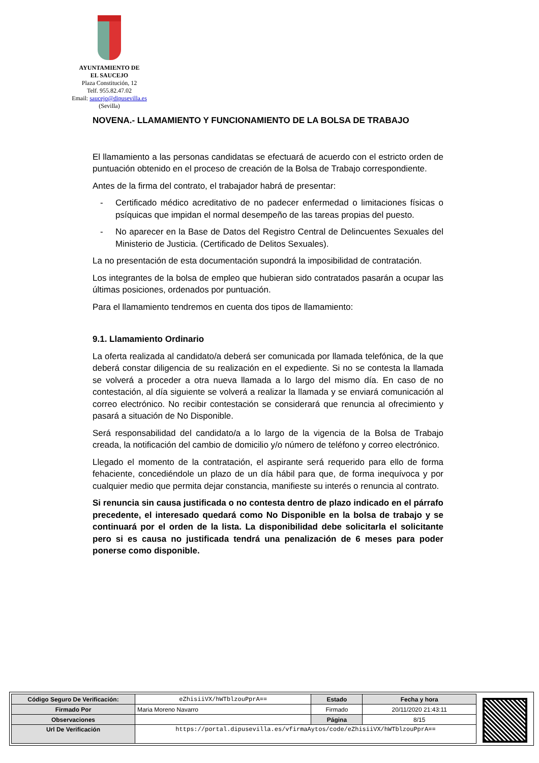AYUNTAMIENTO DE
EL SAUCEJO
Plaza Constitución, 12
Telf. 955.82.47.02
Email: saucejo@dipusevilla.es
(Sevilla)
NOVENA.- LLAMAMIENTO Y FUNCIONAMIENTO DE LA BOLSA DE TRABAJO
El llamamiento a las personas candidatas se efectuará de acuerdo con el estricto orden de puntuación obtenido en el proceso de creación de la Bolsa de Trabajo correspondiente.
Antes de la firma del contrato, el trabajador habrá de presentar:
- Certificado médico acreditativo de no padecer enfermedad o limitaciones físicas o psíquicas que impidan el normal desempeño de las tareas propias del puesto.
- No aparecer en la Base de Datos del Registro Central de Delincuentes Sexuales del Ministerio de Justicia. (Certificado de Delitos Sexuales).
La no presentación de esta documentación supondrá la imposibilidad de contratación.
Los integrantes de la bolsa de empleo que hubieran sido contratados pasarán a ocupar las últimas posiciones, ordenados por puntuación.
Para el llamamiento tendremos en cuenta dos tipos de llamamiento:
9.1. Llamamiento Ordinario
La oferta realizada al candidato/a deberá ser comunicada por llamada telefónica, de la que deberá constar diligencia de su realización en el expediente. Si no se contesta la llamada se volverá a proceder a otra nueva llamada a lo largo del mismo día. En caso de no contestación, al día siguiente se volverá a realizar la llamada y se enviará comunicación al correo electrónico. No recibir contestación se considerará que renuncia al ofrecimiento y pasará a situación de No Disponible.
Será responsabilidad del candidato/a a lo largo de la vigencia de la Bolsa de Trabajo creada, la notificación del cambio de domicilio y/o número de teléfono y correo electrónico.
Llegado el momento de la contratación, el aspirante será requerido para ello de forma fehaciente, concediéndole un plazo de un día hábil para que, de forma inequívoca y por cualquier medio que permita dejar constancia, manifieste su interés o renuncia al contrato.
Si renuncia sin causa justificada o no contesta dentro de plazo indicado en el párrafo precedente, el interesado quedará como No Disponible en la bolsa de trabajo y se continuará por el orden de la lista. La disponibilidad debe solicitarla el solicitante pero si es causa no justificada tendrá una penalización de 6 meses para poder ponerse como disponible.
| Código Seguro De Verificación: | eZhisiiVX/hWTblzouPprA== | Estado | Fecha y hora |
| Firmado Por | Maria Moreno Navarro | Firmado | 20/11/2020 21:43:11 |
| Observaciones | | Página | 8/15 |
| Url De Verificación | https://portal.dipusevilla.es/vfirmaAytos/code/eZhisiiVX/hWTblzouPprA== | | |